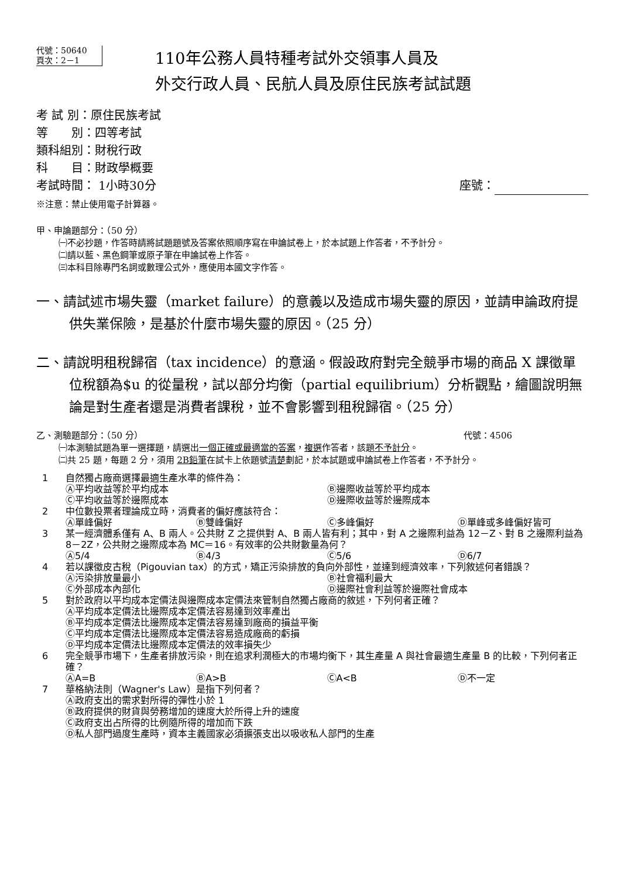代號：50640
頁次：2－1
110年公務人員特種考試外交領事人員及
外交行政人員、民航人員及原住民族考試試題
考 試 別：原住民族考試
等　　別：四等考試
類科組別：財稅行政
科　　目：財政學概要
考試時間： 1小時30分 座號：
※注意：禁止使用電子計算器。
甲、申論題部分：（50 分）
㈠不必抄題，作答時請將試題題號及答案依照順序寫在申論試卷上，於本試題上作答者，不予計分。
㈡請以藍、黑色鋼筆或原子筆在申論試卷上作答。
㈢本科目除專門名詞或數理公式外，應使用本國文字作答。
一、請試述市場失靈（market failure）的意義以及造成市場失靈的原因，並請申論政府提供失業保險，是基於什麼市場失靈的原因。（25 分）
二、請說明租稅歸宿（tax incidence）的意涵。假設政府對完全競爭市場的商品 X 課徵單位稅額為$u 的從量稅，試以部分均衡（partial equilibrium）分析觀點，繪圖說明無論是對生產者還是消費者課稅，並不會影響到租稅歸宿。（25 分）
乙、測驗題部分：（50 分） 代號：4506
㈠本測驗試題為單一選擇題，請選出一個正確或最適當的答案，複選作答者，該題不予計分。
㈡共 25 題，每題 2 分，須用 2B鉛筆在試卡上依題號清楚劃記，於本試題或申論試卷上作答者，不予計分。
1 自然獨占廠商選擇最適生產水準的條件為：
Ⓐ平均收益等於平均成本 Ⓑ邊際收益等於平均成本 Ⓒ平均收益等於邊際成本 Ⓓ邊際收益等於邊際成本
2 中位數投票者理論成立時，消費者的偏好應該符合：
Ⓐ單峰偏好 Ⓑ雙峰偏好 Ⓒ多峰偏好 Ⓓ單峰或多峰偏好皆可
3 某一經濟體系僅有 A、B 兩人。公共財 Z 之提供對 A、B 兩人皆有利；其中，對 A 之邊際利益為 12－Z、對 B 之邊際利益為 8－2Z，公共財之邊際成本為 MC＝16。有效率的公共財數量為何？
Ⓐ5/4 Ⓑ4/3 Ⓒ5/6 Ⓓ6/7
4 若以課徵皮古稅（Pigouvian tax）的方式，矯正污染排放的負向外部性，並達到經濟效率，下列敘述何者錯誤？
Ⓐ污染排放量最小 Ⓑ社會福利最大 Ⓒ外部成本內部化 Ⓓ邊際社會利益等於邊際社會成本
5 對於政府以平均成本定價法與邊際成本定價法來管制自然獨占廠商的敘述，下列何者正確？
Ⓐ平均成本定價法比邊際成本定價法容易達到效率產出
Ⓑ平均成本定價法比邊際成本定價法容易達到廠商的損益平衡
Ⓒ平均成本定價法比邊際成本定價法容易造成廠商的虧損
Ⓓ平均成本定價法比邊際成本定價法的效率損失少
6 完全競爭市場下，生產者排放污染，則在追求利潤極大的市場均衡下，其生產量 A 與社會最適生產量 B 的比較，下列何者正確？
ⒶA=B ⒷA>B ⒸA<B Ⓓ不一定
7 華格納法則（Wagner's Law）是指下列何者？
Ⓐ政府支出的需求對所得的彈性小於 1
Ⓑ政府提供的財貨與勞務增加的速度大於所得上升的速度
Ⓒ政府支出占所得的比例隨所得的增加而下跌
Ⓓ私人部門過度生產時，資本主義國家必須擴張支出以吸收私人部門的生產